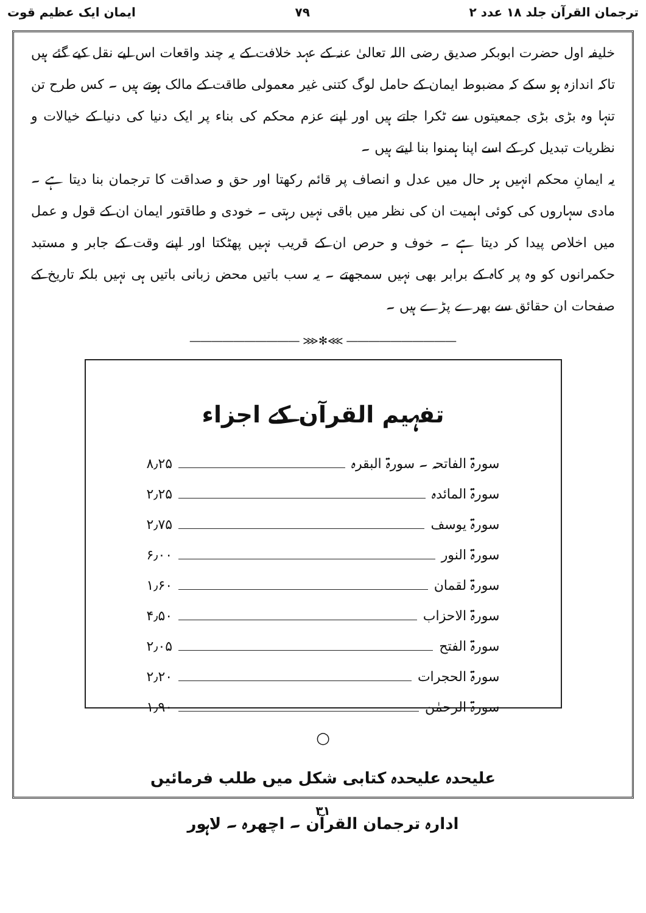ترجمان القرآن جلد ۱۸ عدد ۲ ۷۹ ایمان ایک عظیم قوت
خلیفہ اول حضرت ابوبکر صدیق رضی اللہ تعالیٰ عنہ کے عہد خلافت کے یہ چند واقعات اس لیے نقل کیے گئے ہیں تاکہ اندازہ ہو سکے کہ مضبوط ایمان کے حامل لوگ کتنی غیر معمولی طاقت کے مالک ہوتے ہیں ۔ کس طرح تن تنہا وہ بڑی بڑی جمعیتوں سے ٹکرا جاتے ہیں اور اپنے عزم محکم کی بناء پر ایک دنیا کی دنیا کے خیالات و نظریات تبدیل کر کے اسے اپنا ہمنوا بنا لیتے ہیں ۔
یہ ایمانِ محکم انہیں ہر حال میں عدل و انصاف پر قائم رکھتا اور حق و صداقت کا ترجمان بنا دیتا ہے ۔ مادی سہاروں کی کوئی اہمیت ان کی نظر میں باقی نہیں رہتی ۔ خودی و طاقتور ایمان ان کے قول و عمل میں اخلاص پیدا کر دیتا ہے ۔ خوف و حرص ان کے قریب نہیں پھٹکتا اور اپنے وقت کے جابر و مستبد حکمرانوں کو وہ پر کاہ کے برابر بھی نہیں سمجھتے ۔ یہ سب باتیں محض زبانی باتیں ہی نہیں بلکہ تاریخ کے صفحات ان حقائق سے بھرے پڑے ہیں ۔
―――――――――― ⋙✻⋘ ――――――――――
تفہیم القرآن کے اجزاء
سورۃ الفاتحہ ۔ سورۃ البقرہ ۸٫۲۵
سورۃ المائدہ ۲٫۲۵
سورۃ یوسف ۲٫۷۵
سورۃ النور ۶٫۰۰
سورۃ لقمان ۱٫۶۰
سورۃ الاحزاب ۴٫۵۰
سورۃ الفتح ۲٫۰۵
سورۃ الحجرات ۲٫۲۰
سورۃ الرحمٰن ۱٫۹۰
○
علیحدہ علیحدہ کتابی شکل میں طلب فرمائیں
ادارہ ترجمان القرآن ۔ اچھرہ ۔ لاہور
۳۱